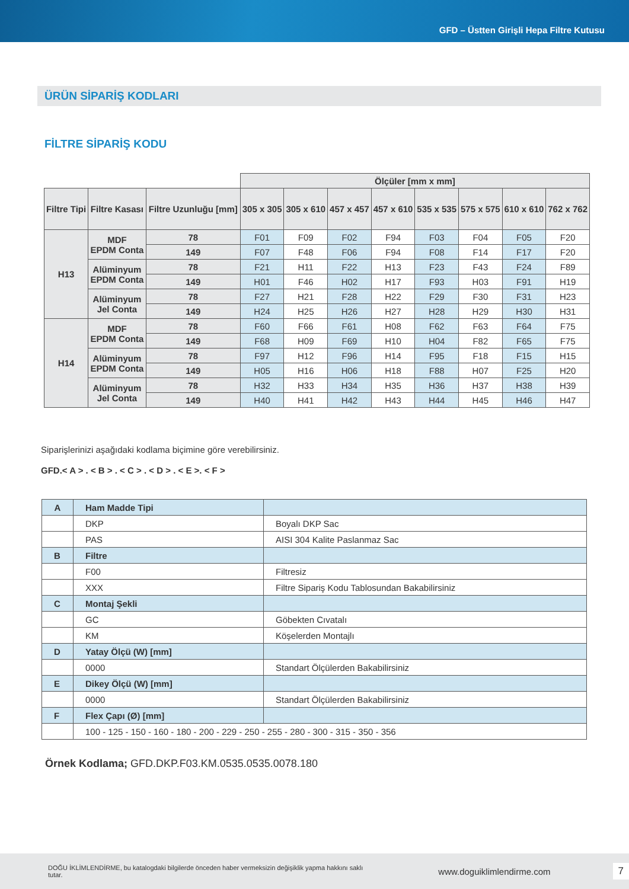GFD – Üstten Girişli Hepa Filtre Kutusu
ÜRÜN SİPARİŞ KODLARI
FİLTRE SİPARİŞ KODU
| | | | Ölçüler [mm x mm] | | | | | | | |
| Filtre Tipi | Filtre Kasası | Filtre Uzunluğu [mm] | 305 x 305 | 305 x 610 | 457 x 457 | 457 x 610 | 535 x 535 | 575 x 575 | 610 x 610 | 762 x 762 |
| H13 | MDF EPDM Conta | 78 | F01 | F09 | F02 | F94 | F03 | F04 | F05 | F20 |
| | | 149 | F07 | F48 | F06 | F94 | F08 | F14 | F17 | F20 |
| | Alüminyum EPDM Conta | 78 | F21 | H11 | F22 | H13 | F23 | F43 | F24 | F89 |
| | | 149 | H01 | F46 | H02 | H17 | F93 | H03 | F91 | H19 |
| | Alüminyum Jel Conta | 78 | F27 | H21 | F28 | H22 | F29 | F30 | F31 | H23 |
| | | 149 | H24 | H25 | H26 | H27 | H28 | H29 | H30 | H31 |
| H14 | MDF EPDM Conta | 78 | F60 | F66 | F61 | H08 | F62 | F63 | F64 | F75 |
| | | 149 | F68 | H09 | F69 | H10 | H04 | F82 | F65 | F75 |
| | Alüminyum EPDM Conta | 78 | F97 | H12 | F96 | H14 | F95 | F18 | F15 | H15 |
| | | 149 | H05 | H16 | H06 | H18 | F88 | H07 | F25 | H20 |
| | Alüminyum Jel Conta | 78 | H32 | H33 | H34 | H35 | H36 | H37 | H38 | H39 |
| | | 149 | H40 | H41 | H42 | H43 | H44 | H45 | H46 | H47 |
Siparişlerinizi aşağıdaki kodlama biçimine göre verebilirsiniz.
GFD.< A > . < B > . < C > . < D > . < E >. < F >
| A | Ham Madde Tipi | |
| | DKP | Boyalı DKP Sac |
| | PAS | AISI 304 Kalite Paslanmaz Sac |
| B | Filtre | |
| | F00 | Filtresiz |
| | XXX | Filtre Sipariş Kodu Tablosundan Bakabilirsiniz |
| C | Montaj Şekli | |
| | GC | Göbekten Cıvatalı |
| | KM | Köşelerden Montajlı |
| D | Yatay Ölçü (W) [mm] | |
| | 0000 | Standart Ölçülerden Bakabilirsiniz |
| E | Dikey Ölçü (W) [mm] | |
| | 0000 | Standart Ölçülerden Bakabilirsiniz |
| F | Flex Çapı (Ø) [mm] | |
| | 100 - 125 - 150 - 160 - 180 - 200 - 229 - 250 - 255 - 280 - 300 - 315 - 350 - 356 | |
Örnek Kodlama; GFD.DKP.F03.KM.0535.0535.0078.180
DOĞU İKLİMLENDİRME, bu katalogdaki bilgilerde önceden haber vermeksizin değişiklik yapma hakkını saklı tutar. www.doguiklimlendirme.com 7